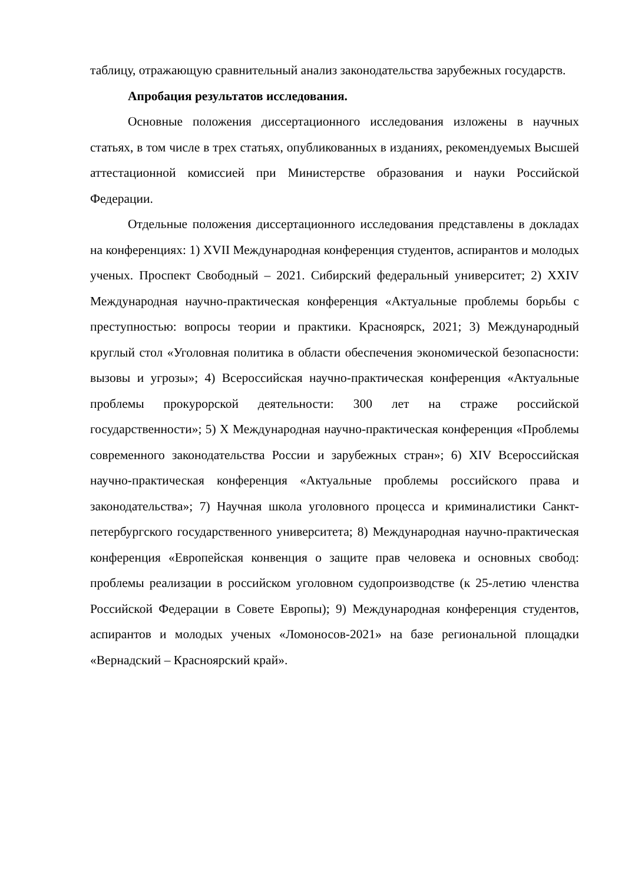таблицу, отражающую сравнительный анализ законодательства зарубежных государств.
Апробация результатов исследования.
Основные положения диссертационного исследования изложены в научных статьях, в том числе в трех статьях, опубликованных в изданиях, рекомендуемых Высшей аттестационной комиссией при Министерстве образования и науки Российской Федерации.
Отдельные положения диссертационного исследования представлены в докладах на конференциях: 1) XVII Международная конференция студентов, аспирантов и молодых ученых. Проспект Свободный – 2021. Сибирский федеральный университет; 2) XXIV Международная научно-практическая конференция «Актуальные проблемы борьбы с преступностью: вопросы теории и практики. Красноярск, 2021; 3) Международный круглый стол «Уголовная политика в области обеспечения экономической безопасности: вызовы и угрозы»; 4) Всероссийская научно-практическая конференция «Актуальные проблемы прокурорской деятельности: 300 лет на страже российской государственности»; 5) X Международная научно-практическая конференция «Проблемы современного законодательства России и зарубежных стран»; 6) XIV Всероссийская научно-практическая конференция «Актуальные проблемы российского права и законодательства»; 7) Научная школа уголовного процесса и криминалистики Санкт-петербургского государственного университета; 8) Международная научно-практическая конференция «Европейская конвенция о защите прав человека и основных свобод: проблемы реализации в российском уголовном судопроизводстве (к 25-летию членства Российской Федерации в Совете Европы); 9) Международная конференция студентов, аспирантов и молодых ученых «Ломоносов-2021» на базе региональной площадки «Вернадский – Красноярский край».